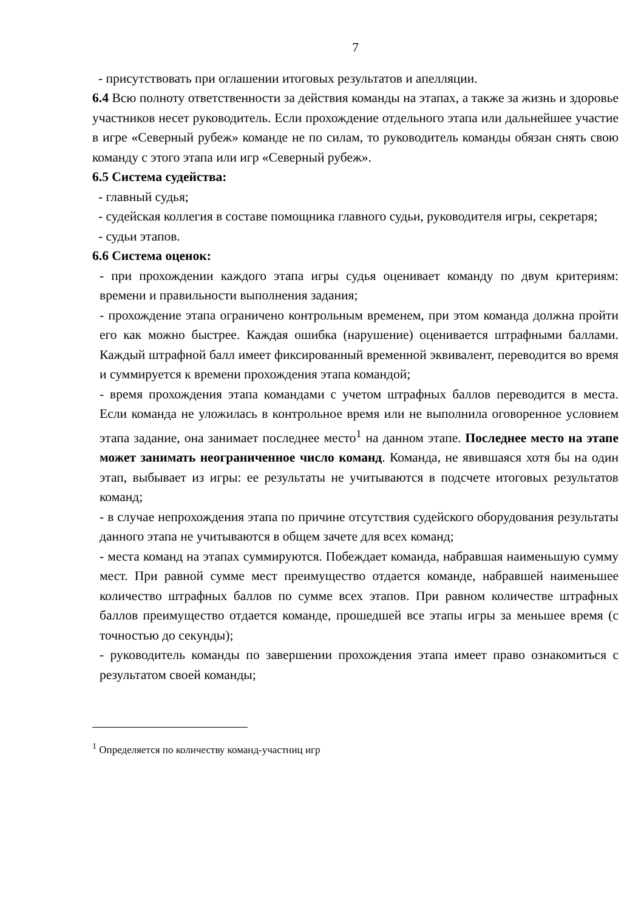7
- присутствовать при оглашении итоговых результатов и апелляции.
6.4 Всю полноту ответственности за действия команды на этапах, а также за жизнь и здоровье участников несет руководитель. Если прохождение отдельного этапа или дальнейшее участие в игре «Северный рубеж» команде не по силам, то руководитель команды обязан снять свою команду с этого этапа или игр «Северный рубеж».
6.5 Система судейства:
- главный судья;
- судейская коллегия в составе помощника главного судьи, руководителя игры, секретаря;
- судьи этапов.
6.6 Система оценок:
- при прохождении каждого этапа игры судья оценивает команду по двум критериям: времени и правильности выполнения задания;
- прохождение этапа ограничено контрольным временем, при этом команда должна пройти его как можно быстрее. Каждая ошибка (нарушение) оценивается штрафными баллами. Каждый штрафной балл имеет фиксированный временной эквивалент, переводится во время и суммируется к времени прохождения этапа командой;
- время прохождения этапа командами с учетом штрафных баллов переводится в места. Если команда не уложилась в контрольное время или не выполнила оговоренное условием этапа задание, она занимает последнее место<sup>1</sup> на данном этапе. Последнее место на этапе может занимать неограниченное число команд. Команда, не явившаяся хотя бы на один этап, выбывает из игры: ее результаты не учитываются в подсчете итоговых результатов команд;
- в случае непрохождения этапа по причине отсутствия судейского оборудования результаты данного этапа не учитываются в общем зачете для всех команд;
- места команд на этапах суммируются. Побеждает команда, набравшая наименьшую сумму мест. При равной сумме мест преимущество отдается команде, набравшей наименьшее количество штрафных баллов по сумме всех этапов. При равном количестве штрафных баллов преимущество отдается команде, прошедшей все этапы игры за меньшее время (с точностью до секунды);
- руководитель команды по завершении прохождения этапа имеет право ознакомиться с результатом своей команды;
<sup>1</sup> Определяется по количеству команд-участниц игр